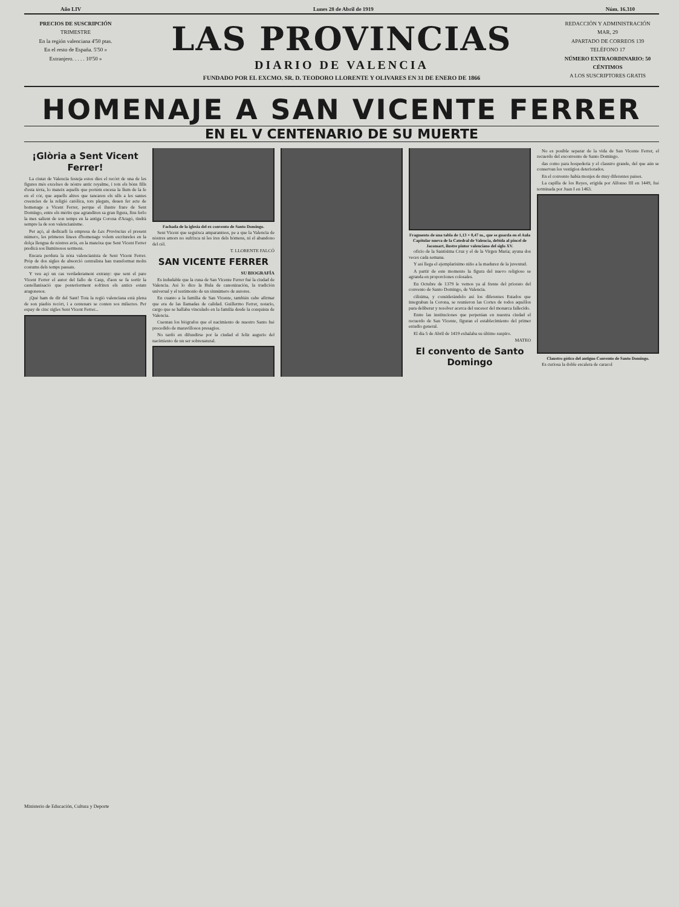Año LIV Lunes 28 de Abril de 1919 Núm. 16.310
PRECIOS DE SUSCRIPCIÓN
TRIMESTRE
En la región valenciana 4'50 ptas.
En el resto de España. 5'50 »
Extranjero. . . . . 10'50 »
LAS PROVINCIAS
DIARIO DE VALENCIA
FUNDADO POR EL EXCMO. SR. D. TEODORO LLORENTE Y OLIVARES EN 31 DE ENERO DE 1866
REDACCIÓN Y ADMINISTRACIÓN
MAR, 29
APARTADO DE CORREOS 139
TELÉFONO 17
NÚMERO EXTRAORDINARIO: 50 CÉNTIMOS
A LOS SUSCRIPTORES GRATIS
HOMENAJE A SAN VICENTE FERRER
EN EL V CENTENARIO DE SU MUERTE
¡Glòria a Sent Vicent Ferrer!
La ciutat de Valencia festeja estos díes el recòrt de una de les figures més excelses de nòstre antic reyalme, i tots els bòns fills d'esta tèrra, lo mateix aquells que portèm encesa la llum de la fe en el còr, que aquells altres que tancaren els ulls a les santes creencies de la religió católica, tots plegats, deuen fer acte de homenage a Vicent Ferrer, perque el ilustre frare de Sent Domingo, entre els mèrits que agrandiren sa gran figura, fins ferlo la mes salient de son temps en la antiga Corona d'Aragó, tindrà sempre la de son valencianisme.
Per açò, al dedicarli la empresa de Las Provincias el present número, les primeres línees d'homenage volem escriureles en la dolça llengua de nòstres avis, en la mateixa que Sent Vicent Ferrer predicà sos lluminosos sermons.
Encara perdura la nòta valencianista de Sent Vicent Ferrer. Pròp de dos sigles de absorció centralista han transformat molts costums dels temps passats.
Y veu açí un cas verdaderament extrany: que sent el pare Vicent Ferrer el autor del fallo de Casp, d'aon se fa sortir la castellanisació que posteriorment sofriren els antics estats aragonesos.
¡Qué ham de dir del Sant! Tota la regió valenciana està plena de son piadós recòrt, i a centenars se conten sos milacres. Per espay de cinc sigles Sent Vicent Ferrer...
Fachada de la iglesia del ex convento de Santo Domingo.
Sent Vicent que seguixca amparantnos, pe a que la Valencia de nòstres amors no sufrixca ni les ires dels hòmens, ni el abandono del cèl.
T. LLORENTE FALCÓ
SAN VICENTE FERRER
SU BIOGRAFÍA
Es indudable que la cuna de San Vicente Ferrer fué la ciudad de Valencia. Así lo dice la Bula de canonización, la tradición universal y el testimonio de un sinnúmero de autores.
En cuanto a la familia de San Vicente, también cabe afirmar que era de las llamadas de calidad. Guillermo Ferrer, notario, cargo que se hallaba vinculado en la familia desde la conquista de Valencia.
Cuentan los biógrafos que el nacimiento de nuestro Santo fué precedido de maravillosos presagios.
No tardó en difundirse por la ciudad el feliz augurio del nacimiento de un ser sobrenatural.
Fragmento de una tabla de 1,13 × 0,47 m., que se guarda en el Aula Capitular nueva de la Catedral de Valencia, debida al pincel de Jacomart, ilustre pintor valenciano del siglo XV.
oficio de la Santísima Cruz y el de la Virgen María; ayuna dos veces cada semana.
Y así llega el ejemplarísimo niño a la madurez de la juventud.
A partir de este momento la figura del nuevo religioso se agranda en proporciones colosales.
En Octubre de 1379 le vemos ya al frente del priorato del convento de Santo Domingo, de Valencia.
cilísima, y considerándolo así los diferentes Estados que integraban la Corona, se reunieron las Cortes de todos aquéllos para deliberar y resolver acerca del sucesor del monarca fallecido.
Entre las instituciones que perpetúan en nuestra ciudad el recuerdo de San Vicente, figuran el establecimiento del primer estudio general.
El día 5 de Abril de 1419 exhalaba su último suspiro.
MATEO
El convento de Santo Domingo
No es posible separar de la vida de San Vicente Ferrer, el recuerdo del exconvento de Santo Domingo.
das como para hospedería y el claustro grande, del que aún se conservan los vestigios deteriorados.
En el convento había monjes de muy diferentes países.
La capilla de los Reyes, erigida por Alfonso III en 1449, fué terminada por Juan I en 1463.
Claustro gótico del antiguo Convento de Santo Domingo.
Es curiosa la doble escalera de caracol
Ministerio de Educación, Cultura y Deporte